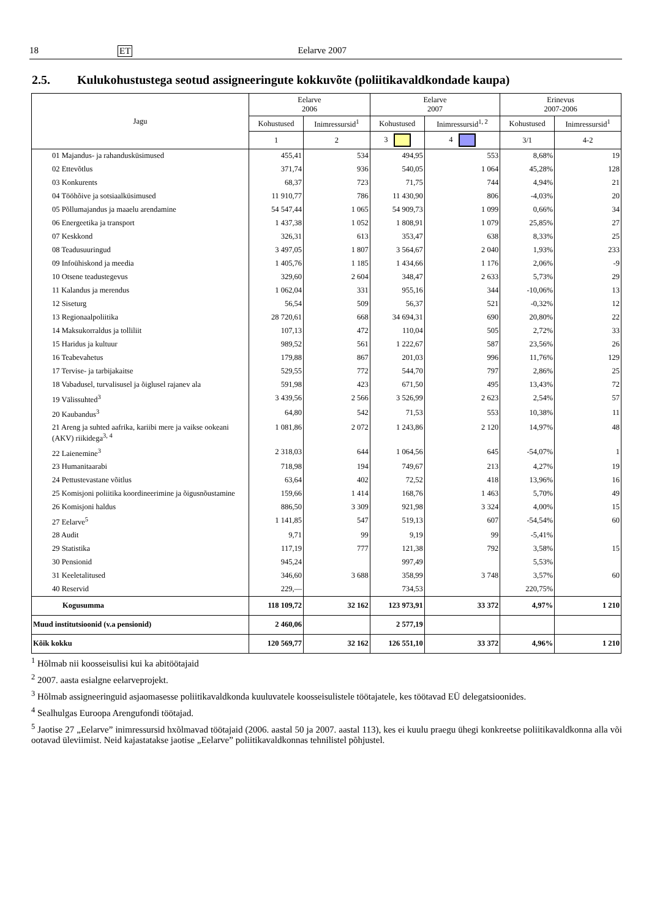18 ET Eelarve 2007
2.5. Kulukohustustega seotud assigneeringute kokkuvõte (poliitikavaldkondade kaupa)
| Jagu | Eelarve 2006 | | Eelarve 2007 | | Erinevus 2007-2006 | |
| --- | --- | --- | --- | --- | --- | --- |
| | Kohustused | Inimressursid<sup>1</sup> | Kohustused | Inimressursid<sup>1, 2</sup> | Kohustused | Inimressursid<sup>1</sup> |
| | 1 | 2 | 3 | 4 | 3/1 | 4-2 |
| 01 Majandus- ja rahandusküsimused | 455,41 | 534 | 494,95 | 553 | 8,68% | 19 |
| 02 Ettevõtlus | 371,74 | 936 | 540,05 | 1 064 | 45,28% | 128 |
| 03 Konkurents | 68,37 | 723 | 71,75 | 744 | 4,94% | 21 |
| 04 Tööhõive ja sotsiaalküsimused | 11 910,77 | 786 | 11 430,90 | 806 | -4,03% | 20 |
| 05 Põllumajandus ja maaelu arendamine | 54 547,44 | 1 065 | 54 909,73 | 1 099 | 0,66% | 34 |
| 06 Energeetika ja transport | 1 437,38 | 1 052 | 1 808,91 | 1 079 | 25,85% | 27 |
| 07 Keskkond | 326,31 | 613 | 353,47 | 638 | 8,33% | 25 |
| 08 Teadusuuringud | 3 497,05 | 1 807 | 3 564,67 | 2 040 | 1,93% | 233 |
| 09 Infoühiskond ja meedia | 1 405,76 | 1 185 | 1 434,66 | 1 176 | 2,06% | -9 |
| 10 Otsene teadustegevus | 329,60 | 2 604 | 348,47 | 2 633 | 5,73% | 29 |
| 11 Kalandus ja merendus | 1 062,04 | 331 | 955,16 | 344 | -10,06% | 13 |
| 12 Siseturg | 56,54 | 509 | 56,37 | 521 | -0,32% | 12 |
| 13 Regionaalpoliitika | 28 720,61 | 668 | 34 694,31 | 690 | 20,80% | 22 |
| 14 Maksukorraldus ja tolliliit | 107,13 | 472 | 110,04 | 505 | 2,72% | 33 |
| 15 Haridus ja kultuur | 989,52 | 561 | 1 222,67 | 587 | 23,56% | 26 |
| 16 Teabevahetus | 179,88 | 867 | 201,03 | 996 | 11,76% | 129 |
| 17 Tervise- ja tarbijakaitse | 529,55 | 772 | 544,70 | 797 | 2,86% | 25 |
| 18 Vabadusel, turvalisusel ja õiglusel rajanev ala | 591,98 | 423 | 671,50 | 495 | 13,43% | 72 |
| 19 Välissuhted<sup>3</sup> | 3 439,56 | 2 566 | 3 526,99 | 2 623 | 2,54% | 57 |
| 20 Kaubandus<sup>3</sup> | 64,80 | 542 | 71,53 | 553 | 10,38% | 11 |
| 21 Areng ja suhted aafrika, kariibi mere ja vaikse ookeani (AKV) riikidega<sup>3, 4</sup> | 1 081,86 | 2 072 | 1 243,86 | 2 120 | 14,97% | 48 |
| 22 Laienemine<sup>3</sup> | 2 318,03 | 644 | 1 064,56 | 645 | -54,07% | 1 |
| 23 Humanitaarabi | 718,98 | 194 | 749,67 | 213 | 4,27% | 19 |
| 24 Pettustevastane võitlus | 63,64 | 402 | 72,52 | 418 | 13,96% | 16 |
| 25 Komisjoni poliitika koordineerimine ja õigusnõustamine | 159,66 | 1 414 | 168,76 | 1 463 | 5,70% | 49 |
| 26 Komisjoni haldus | 886,50 | 3 309 | 921,98 | 3 324 | 4,00% | 15 |
| 27 Eelarve<sup>5</sup> | 1 141,85 | 547 | 519,13 | 607 | -54,54% | 60 |
| 28 Audit | 9,71 | 99 | 9,19 | 99 | -5,41% | |
| 29 Statistika | 117,19 | 777 | 121,38 | 792 | 3,58% | 15 |
| 30 Pensionid | 945,24 | | 997,49 | | 5,53% | |
| 31 Keeletalitused | 346,60 | 3 688 | 358,99 | 3 748 | 3,57% | 60 |
| 40 Reservid | 229,— | | 734,53 | | 220,75% | |
| Kogusumma | 118 109,72 | 32 162 | 123 973,91 | 33 372 | 4,97% | 1 210 |
| Muud institutsioonid (v.a pensionid) | 2 460,06 | | 2 577,19 | | | |
| Kõik kokku | 120 569,77 | 32 162 | 126 551,10 | 33 372 | 4,96% | 1 210 |
<sup>1</sup> Hõlmab nii koosseisulisi kui ka abitöötajaid
<sup>2</sup> 2007. aasta esialgne eelarveprojekt.
<sup>3</sup> Hõlmab assigneeringuid asjaomasesse poliitikavaldkonda kuuluvatele koosseisulistele töötajatele, kes töötavad EÜ delegatsioonides.
<sup>4</sup> Sealhulgas Euroopa Arengufondi töötajad.
<sup>5</sup> Jaotise 27 „Eelarve” inimressursid hxõlmavad töötajaid (2006. aastal 50 ja 2007. aastal 113), kes ei kuulu praegu ühegi konkreetse poliitikavaldkonna alla või ootavad üleviimist. Neid kajastatakse jaotise „Eelarve” poliitikavaldkonnas tehnilistel põhjustel.